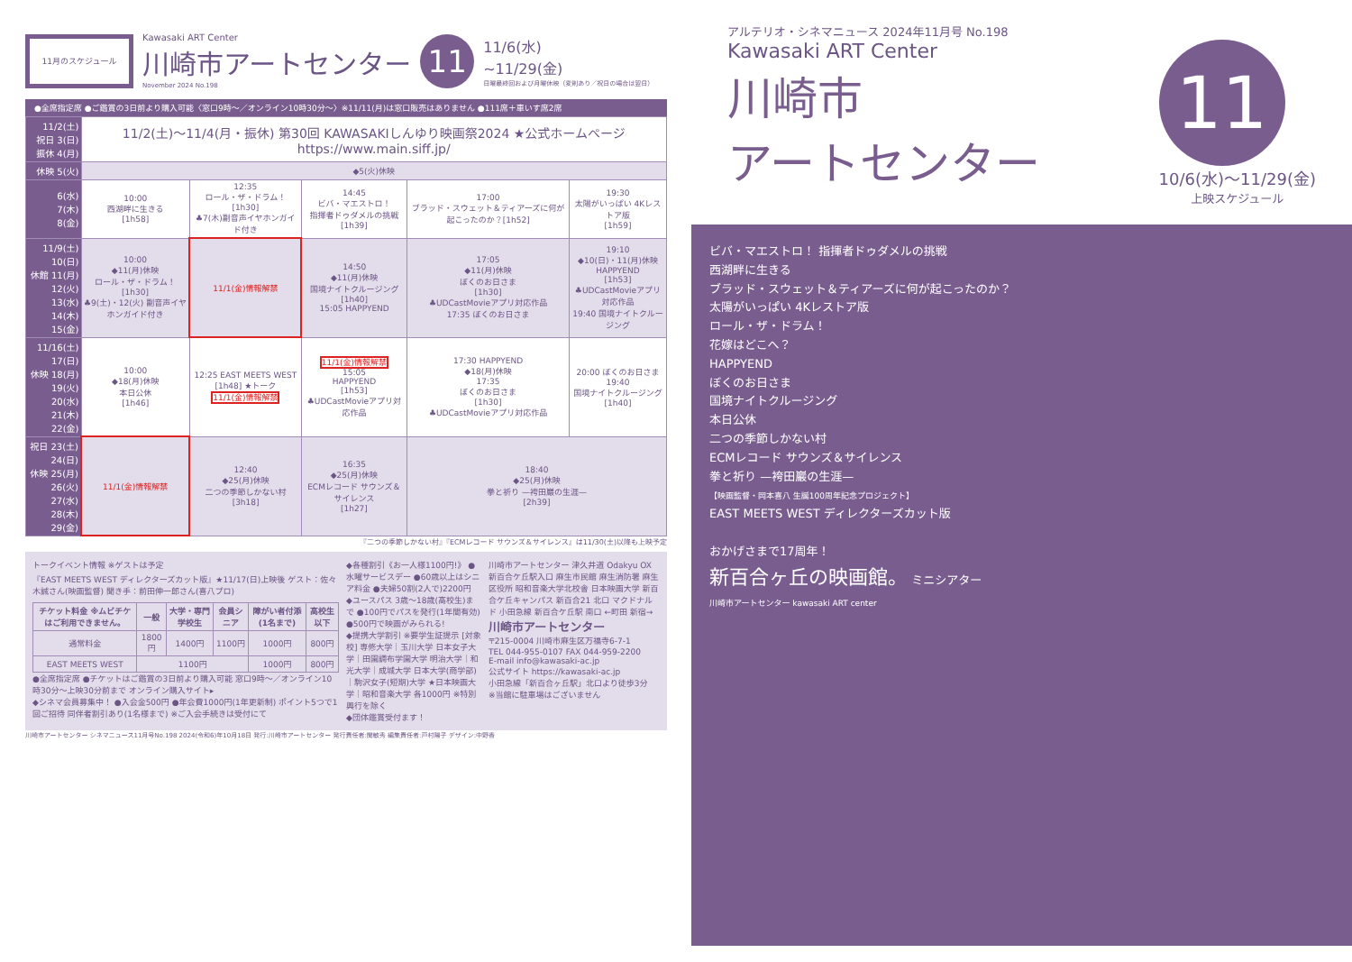11月のスケジュール
Kawasaki ART Center
川崎市アートセンター
November 2024 No.198
11
11/6(水)
~11/29(金)
日曜最終回および月曜休映（変則あり／祝日の場合は翌日）
●全席指定席 ●ご鑑賞の3日前より購入可能〈窓口9時〜／オンライン10時30分〜〉※11/11(月)は窓口販売はありません ●111席＋車いす席2席
| 11/2(土) 祝日 3(日) 振休 4(月) | 11/2(土)〜11/4(月・振休) 第30回 KAWASAKIしんゆり映画祭2024 ★公式ホームページ https://www.main.siff.jp/ | | | | |
| 休映 5(火) | ◆5(火)休映 | | | | |
| 6(水) 7(木) 8(金) | 10:00 西湖畔に生きる [1h58] | 12:35 ロール・ザ・ドラム！ [1h30] ♣7(木)副音声イヤホンガイド付き | 14:45 ビバ・マエストロ！ 指揮者ドゥダメルの挑戦 [1h39] | 17:00 ブラッド・スウェット＆ティアーズに何が起こったのか？[1h52] | 19:30 太陽がいっぱい 4Kレストア版 [1h59] |
| 11/9(土) 10(日) 休館 11(月) 12(火) 13(水) 14(木) 15(金) | 10:00 ◆11(月)休映 ロール・ザ・ドラム！ [1h30] ♣9(土)・12(火) 副音声イヤホンガイド付き | 11/1(金)情報解禁 | 14:50 ◆11(月)休映 国境ナイトクルージング [1h40] 15:05 HAPPYEND | 17:05 ◆11(月)休映 ぼくのお日さま [1h30] ♣UDCastMovieアプリ対応作品 17:35 ぼくのお日さま | 19:10 ◆10(日)・11(月)休映 HAPPYEND [1h53] ♣UDCastMovieアプリ対応作品 19:40 国境ナイトクルージング |
| 11/16(土) 17(日) 休映 18(月) 19(火) 20(水) 21(木) 22(金) | 10:00 ◆18(月)休映 本日公休 [1h46] | 12:25 EAST MEETS WEST [1h48] ★トーク 11/1(金)情報解禁 | 11/1(金)情報解禁 15:05 HAPPYEND [1h53] ♣UDCastMovieアプリ対応作品 | 17:30 HAPPYEND ◆18(月)休映 17:35 ぼくのお日さま [1h30] ♣UDCastMovieアプリ対応作品 | 20:00 ぼくのお日さま 19:40 国境ナイトクルージング [1h40] |
| 祝日 23(土) 24(日) 休映 25(月) 26(火) 27(水) 28(木) 29(金) | 11/1(金)情報解禁 | 12:40 ◆25(月)休映 二つの季節しかない村 [3h18] | 16:35 ◆25(月)休映 ECMレコード サウンズ＆サイレンス [1h27] | 18:40 ◆25(月)休映 拳と祈り —袴田巖の生涯— [2h39] | |
『二つの季節しかない村』『ECMレコード サウンズ＆サイレンス』は11/30(土)以降も上映予定
トークイベント情報 ※ゲストは予定
『EAST MEETS WEST ディレクターズカット版』★11/17(日)上映後 ゲスト：佐々木誠さん(映画監督) 聞き手：前田伸一郎さん(喜八プロ)
| チケット料金 ※ムビチケはご利用できません。 | 一般 | 大学・専門学校生 | 会員シニア | 障がい者付添(1名まで) | 高校生以下 |
| --- | --- | --- | --- | --- | --- |
| 通常料金 | 1800円 | 1400円 | 1100円 | 1000円 | 800円 |
| EAST MEETS WEST | 1100円 | | | 1000円 | 800円 |
●全席指定席 ●チケットはご鑑賞の3日前より購入可能 窓口9時〜／オンライン10時30分〜上映30分前まで オンライン購入サイト▸
◆シネマ会員募集中！ ●入会金500円 ●年会費1000円(1年更新制) ポイント5つで1回ご招待 同伴者割引あり(1名様まで) ※ご入会手続きは受付にて
◆各種割引《お一人様1100円!》 ●水曜サービスデー ●60歳以上はシニア料金 ●夫婦50割(2人で)2200円
◆ユースパス 3歳〜18歳(高校生)まで ●100円でパスを発行(1年間有効) ●500円で映画がみられる!
◆提携大学割引 ※要学生証提示 [対象校] 専修大学｜玉川大学 日本女子大学｜田園調布学園大学 明治大学｜和光大学｜成城大学 日本大学(商学部)｜駒沢女子(短期)大学 ★日本映画大学｜昭和音楽大学 各1000円 ※特別興行を除く
◆団体鑑賞受付ます！
川崎市アートセンター 津久井道 Odakyu OX 新百合ケ丘駅入口 麻生市民館 麻生消防署 麻生区役所 昭和音楽大学北校舎 日本映画大学 新百合ケ丘キャンパス 新百合21 北口 マクドナルド 小田急線 新百合ケ丘駅 南口 ←町田 新宿→
川崎市アートセンター
〒215-0004 川崎市麻生区万福寺6-7-1
TEL 044-955-0107 FAX 044-959-2200
E-mail info@kawasaki-ac.jp
公式サイト https://kawasaki-ac.jp
小田急線「新百合ヶ丘駅」北口より徒歩3分
※当館に駐車場はございません
川崎市アートセンター シネマニュース11月号No.198 2024(令和6)年10月18日 発行:川崎市アートセンター 発行責任者:関敏秀 編集責任者:戸村陽子 デザイン:中野香
アルテリオ・シネマニュース 2024年11月号 No.198
Kawasaki ART Center
川崎市
アートセンター
11
10/6(水)〜11/29(金)
上映スケジュール
ビバ・マエストロ！ 指揮者ドゥダメルの挑戦
西湖畔に生きる
ブラッド・スウェット＆ティアーズに何が起こったのか？
太陽がいっぱい 4Kレストア版
ロール・ザ・ドラム！
花嫁はどこへ？
HAPPYEND
ぼくのお日さま
国境ナイトクルージング
本日公休
二つの季節しかない村
ECMレコード サウンズ＆サイレンス
拳と祈り —袴田巖の生涯—
【映画監督・岡本喜八 生誕100周年記念プロジェクト】
EAST MEETS WEST ディレクターズカット版
おかげさまで17周年！
新百合ヶ丘の映画館。 ミニシアター
川崎市アートセンター kawasaki ART center